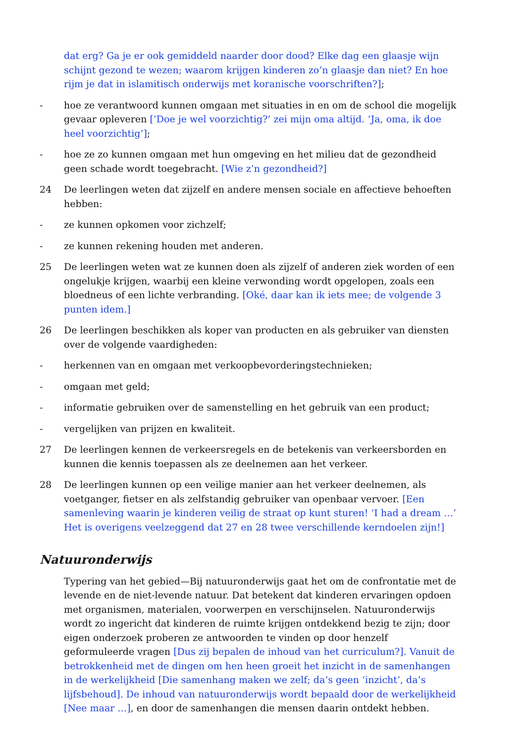dat erg? Ga je er ook gemiddeld naarder door dood? Elke dag een glaasje wijn schijnt gezond te wezen; waarom krijgen kinderen zo’n glaasje dan niet? En hoe rijm je dat in islamitisch onderwijs met koranische voorschriften?];
- hoe ze verantwoord kunnen omgaan met situaties in en om de school die mogelijk gevaar opleveren [’Doe je wel voorzichtig?’ zei mijn oma altijd. ‘Ja, oma, ik doe heel voorzichtig’];
- hoe ze zo kunnen omgaan met hun omgeving en het milieu dat de gezondheid geen schade wordt toegebracht. [Wie z’n gezondheid?]
24 De leerlingen weten dat zijzelf en andere mensen sociale en affectieve behoeften hebben:
- ze kunnen opkomen voor zichzelf;
- ze kunnen rekening houden met anderen.
25 De leerlingen weten wat ze kunnen doen als zijzelf of anderen ziek worden of een ongelukje krijgen, waarbij een kleine verwonding wordt opgelopen, zoals een bloedneus of een lichte verbranding. [Oké, daar kan ik iets mee; de volgende 3 punten idem.]
26 De leerlingen beschikken als koper van producten en als gebruiker van diensten over de volgende vaardigheden:
- herkennen van en omgaan met verkoopbevorderingstechnieken;
- omgaan met geld;
- informatie gebruiken over de samenstelling en het gebruik van een product;
- vergelijken van prijzen en kwaliteit.
27 De leerlingen kennen de verkeersregels en de betekenis van verkeersborden en kunnen die kennis toepassen als ze deelnemen aan het verkeer.
28 De leerlingen kunnen op een veilige manier aan het verkeer deelnemen, als voetganger, fietser en als zelfstandig gebruiker van openbaar vervoer. [Een samenleving waarin je kinderen veilig de straat op kunt sturen! ‘I had a dream …’ Het is overigens veelzeggend dat 27 en 28 twee verschillende kerndoelen zijn!]
Natuuronderwijs
Typering van het gebied—Bij natuuronderwijs gaat het om de confrontatie met de levende en de niet-levende natuur. Dat betekent dat kinderen ervaringen opdoen met organismen, materialen, voorwerpen en verschijnselen. Natuuronderwijs wordt zo ingericht dat kinderen de ruimte krijgen ontdekkend bezig te zijn; door eigen onderzoek proberen ze antwoorden te vinden op door henzelf geformuleerde vragen [Dus zij bepalen de inhoud van het curriculum?]. Vanuit de betrokkenheid met de dingen om hen heen groeit het inzicht in de samenhangen in de werkelijkheid [Die samenhang maken we zelf; da’s geen ‘inzicht’, da’s lijfsbehoud]. De inhoud van natuuronderwijs wordt bepaald door de werkelijkheid [Nee maar …], en door de samenhangen die mensen daarin ontdekt hebben.